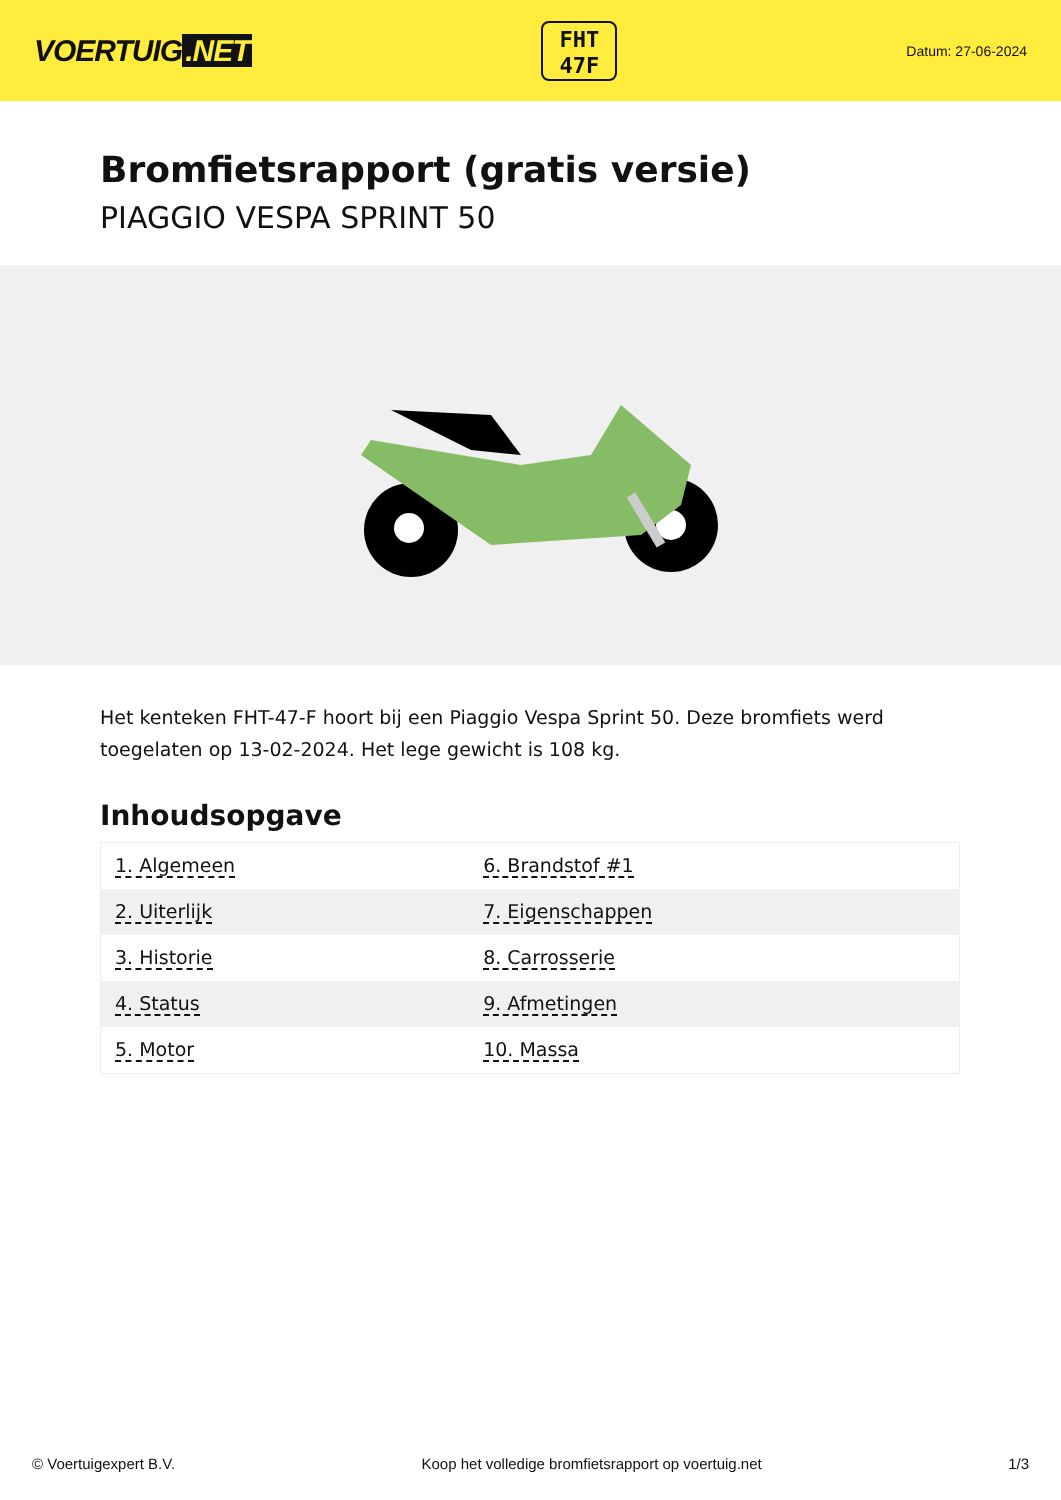VOERTUIG.NET
FHT
47F
Datum: 27-06-2024
Bromfietsrapport (gratis versie)
PIAGGIO VESPA SPRINT 50
Het kenteken FHT-47-F hoort bij een Piaggio Vespa Sprint 50. Deze bromfiets werd toegelaten op 13-02-2024. Het lege gewicht is 108 kg.
Inhoudsopgave
| 1. Algemeen | 6. Brandstof #1 |
| 2. Uiterlijk | 7. Eigenschappen |
| 3. Historie | 8. Carrosserie |
| 4. Status | 9. Afmetingen |
| 5. Motor | 10. Massa |
© Voertuigexpert B.V. Koop het volledige bromfietsrapport op voertuig.net 1/3